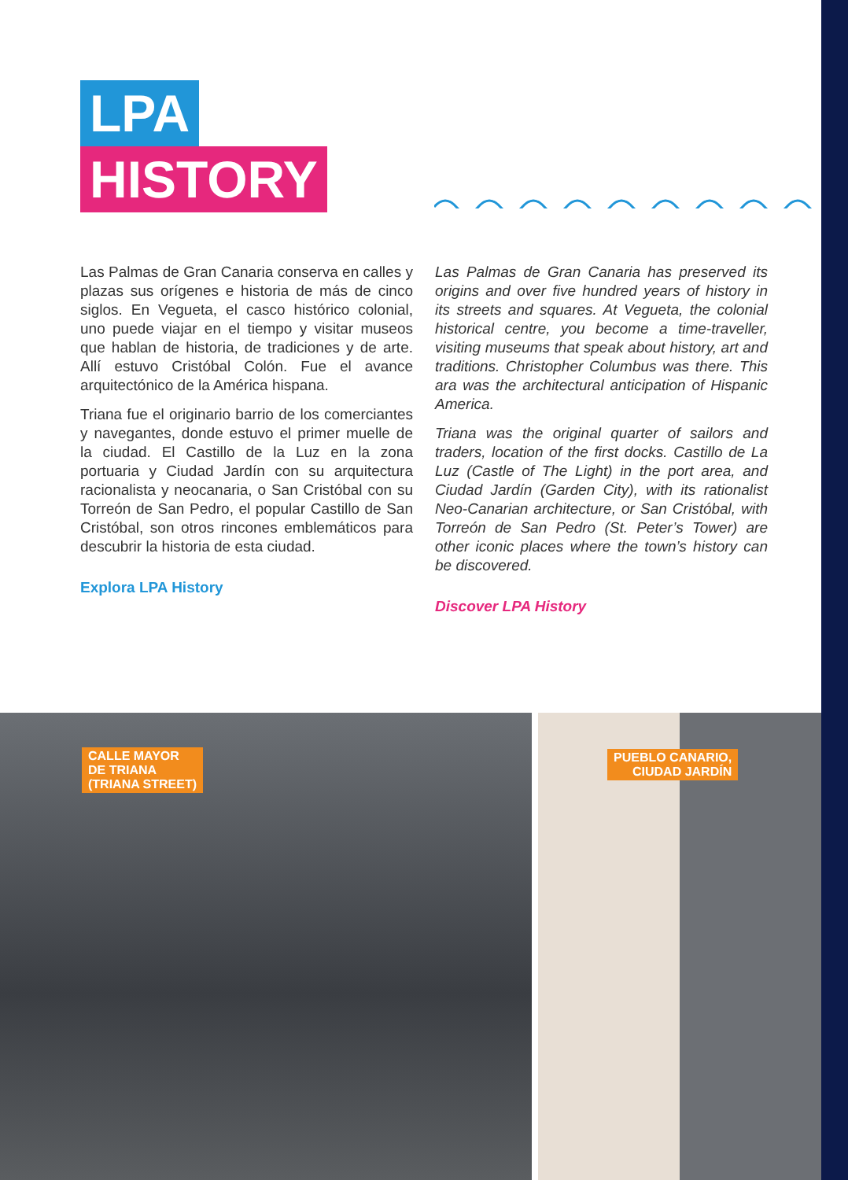LPA
HISTORY
Las Palmas de Gran Canaria conserva en calles y plazas sus orígenes e historia de más de cinco siglos. En Vegueta, el casco histórico colonial, uno puede viajar en el tiempo y visitar museos que hablan de historia, de tradiciones y de arte. Allí estuvo Cristóbal Colón. Fue el avance arquitectónico de la América hispana.
Triana fue el originario barrio de los comerciantes y navegantes, donde estuvo el primer muelle de la ciudad. El Castillo de la Luz en la zona portuaria y Ciudad Jardín con su arquitectura racionalista y neocanaria, o San Cristóbal con su Torreón de San Pedro, el popular Castillo de San Cristóbal, son otros rincones emblemáticos para descubrir la historia de esta ciudad.
Explora LPA History
Las Palmas de Gran Canaria has preserved its origins and over five hundred years of history in its streets and squares. At Vegueta, the colonial historical centre, you become a time-traveller, visiting museums that speak about history, art and traditions. Christopher Columbus was there. This ara was the architectural anticipation of Hispanic America.
Triana was the original quarter of sailors and traders, location of the first docks. Castillo de La Luz (Castle of The Light) in the port area, and Ciudad Jardín (Garden City), with its rationalist Neo-Canarian architecture, or San Cristóbal, with Torreón de San Pedro (St. Peter’s Tower) are other iconic places where the town’s history can be discovered.
Discover LPA History
CALLE MAYOR
DE TRIANA
(TRIANA STREET)
PUEBLO CANARIO,
CIUDAD JARDÍN